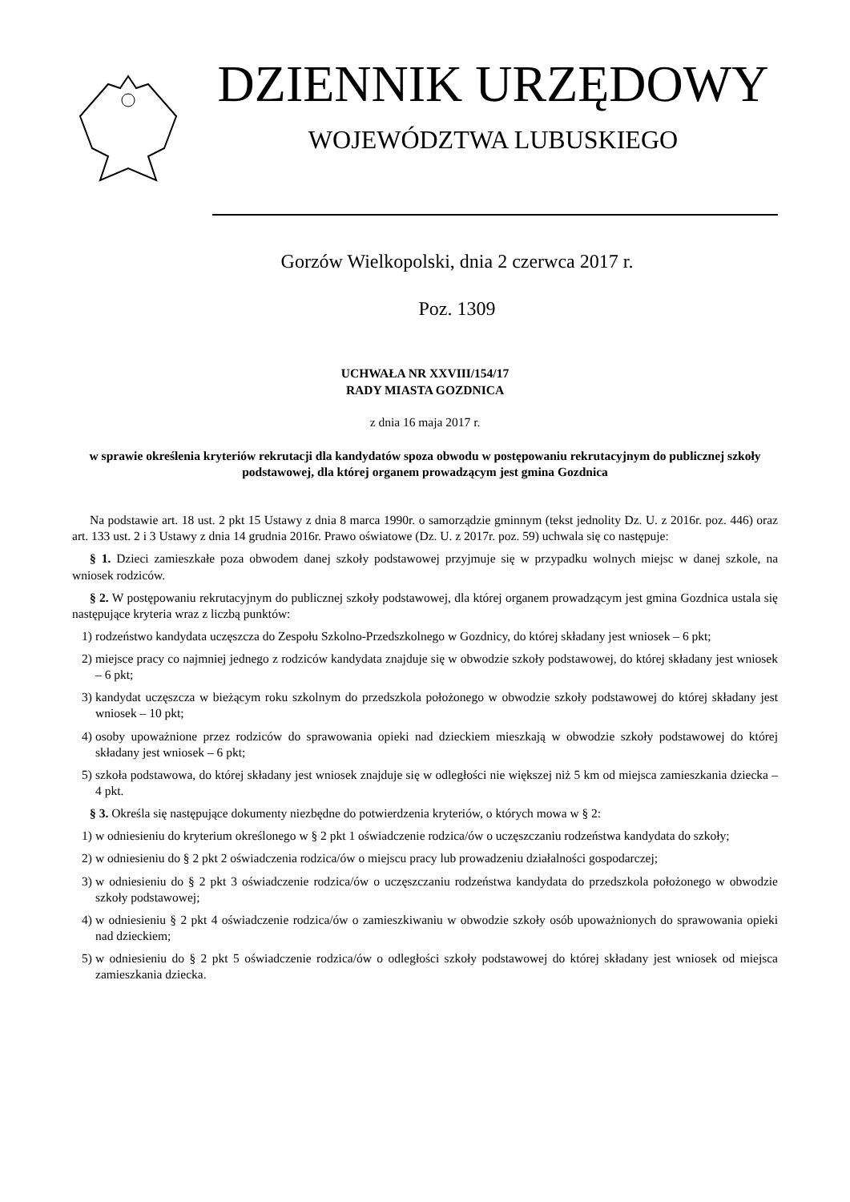DZIENNIK URZĘDOWY
WOJEWÓDZTWA LUBUSKIEGO
Gorzów Wielkopolski, dnia 2 czerwca 2017 r.
Poz. 1309
UCHWAŁA NR XXVIII/154/17
RADY MIASTA GOZDNICA
z dnia 16 maja 2017 r.
w sprawie określenia kryteriów rekrutacji dla kandydatów spoza obwodu w postępowaniu rekrutacyjnym do publicznej szkoły podstawowej, dla której organem prowadzącym jest gmina Gozdnica
Na podstawie art. 18 ust. 2 pkt 15 Ustawy z dnia 8 marca 1990r. o samorządzie gminnym (tekst jednolity Dz. U. z 2016r. poz. 446) oraz art. 133 ust. 2 i 3 Ustawy z dnia 14 grudnia 2016r. Prawo oświatowe (Dz. U. z 2017r. poz. 59) uchwala się co następuje:
§ 1. Dzieci zamieszkałe poza obwodem danej szkoły podstawowej przyjmuje się w przypadku wolnych miejsc w danej szkole, na wniosek rodziców.
§ 2. W postępowaniu rekrutacyjnym do publicznej szkoły podstawowej, dla której organem prowadzącym jest gmina Gozdnica ustala się następujące kryteria wraz z liczbą punktów:
1) rodzeństwo kandydata uczęszcza do Zespołu Szkolno-Przedszkolnego w Gozdnicy, do której składany jest wniosek – 6 pkt;
2) miejsce pracy co najmniej jednego z rodziców kandydata znajduje się w obwodzie szkoły podstawowej, do której składany jest wniosek – 6 pkt;
3) kandydat uczęszcza w bieżącym roku szkolnym do przedszkola położonego w obwodzie szkoły podstawowej do której składany jest wniosek – 10 pkt;
4) osoby upoważnione przez rodziców do sprawowania opieki nad dzieckiem mieszkają w obwodzie szkoły podstawowej do której składany jest wniosek – 6 pkt;
5) szkoła podstawowa, do której składany jest wniosek znajduje się w odległości nie większej niż 5 km od miejsca zamieszkania dziecka – 4 pkt.
§ 3. Określa się następujące dokumenty niezbędne do potwierdzenia kryteriów, o których mowa w § 2:
1) w odniesieniu do kryterium określonego w § 2 pkt 1 oświadczenie rodzica/ów o uczęszczaniu rodzeństwa kandydata do szkoły;
2) w odniesieniu do § 2 pkt 2 oświadczenia rodzica/ów o miejscu pracy lub prowadzeniu działalności gospodarczej;
3) w odniesieniu do § 2 pkt 3 oświadczenie rodzica/ów o uczęszczaniu rodzeństwa kandydata do przedszkola położonego w obwodzie szkoły podstawowej;
4) w odniesieniu § 2 pkt 4 oświadczenie rodzica/ów o zamieszkiwaniu w obwodzie szkoły osób upoważnionych do sprawowania opieki nad dzieckiem;
5) w odniesieniu do § 2 pkt 5 oświadczenie rodzica/ów o odległości szkoły podstawowej do której składany jest wniosek od miejsca zamieszkania dziecka.